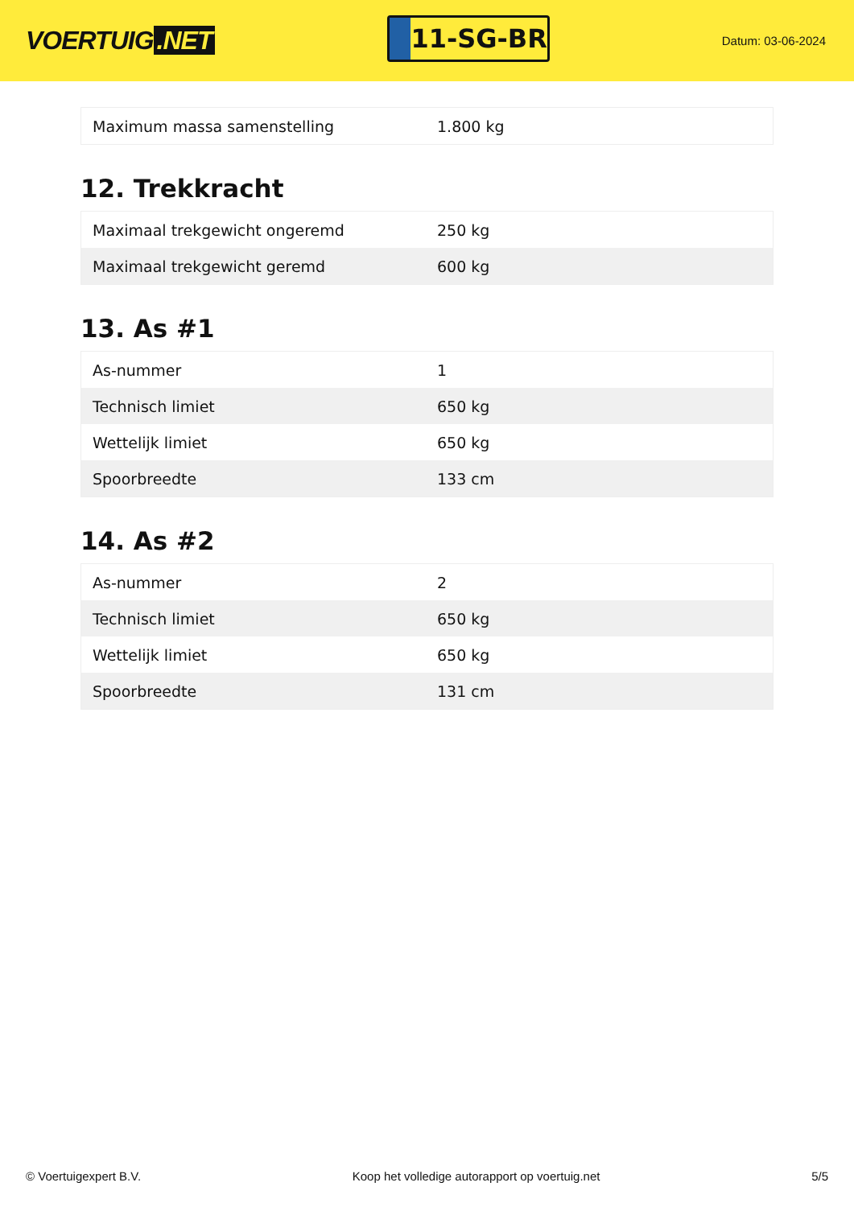VOERTUIG.NET
11-SG-BR
Datum: 03-06-2024
| Maximum massa samenstelling | 1.800 kg |
12. Trekkracht
| Maximaal trekgewicht ongeremd | 250 kg |
| Maximaal trekgewicht geremd | 600 kg |
13. As #1
| As-nummer | 1 |
| Technisch limiet | 650 kg |
| Wettelijk limiet | 650 kg |
| Spoorbreedte | 133 cm |
14. As #2
| As-nummer | 2 |
| Technisch limiet | 650 kg |
| Wettelijk limiet | 650 kg |
| Spoorbreedte | 131 cm |
© Voertuigexpert B.V. Koop het volledige autorapport op voertuig.net 5/5